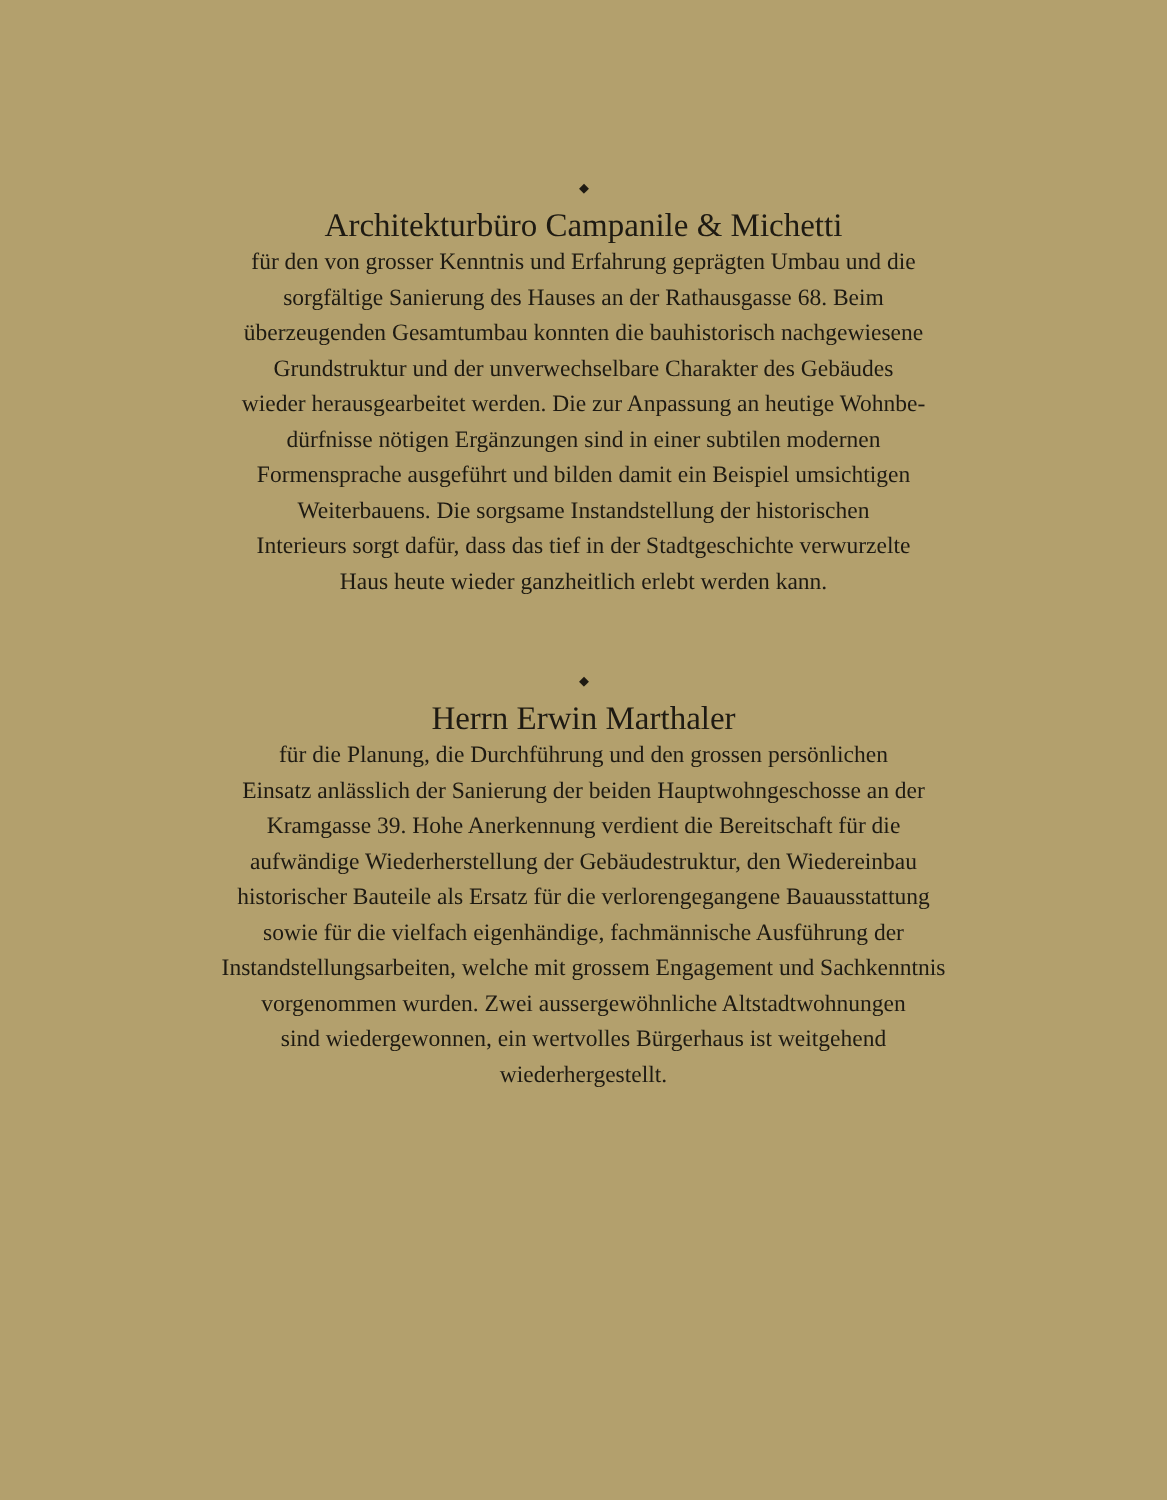◆
Architekturbüro Campanile & Michetti
für den von grosser Kenntnis und Erfahrung geprägten Umbau und die
sorgfältige Sanierung des Hauses an der Rathausgasse 68. Beim
überzeugenden Gesamtumbau konnten die bauhistorisch nachgewiesene
Grundstruktur und der unverwechselbare Charakter des Gebäudes
wieder herausgearbeitet werden. Die zur Anpassung an heutige Wohnbe-
dürfnisse nötigen Ergänzungen sind in einer subtilen modernen
Formensprache ausgeführt und bilden damit ein Beispiel umsichtigen
Weiterbauens. Die sorgsame Instandstellung der historischen
Interieurs sorgt dafür, dass das tief in der Stadtgeschichte verwurzelte
Haus heute wieder ganzheitlich erlebt werden kann.
◆
Herrn Erwin Marthaler
für die Planung, die Durchführung und den grossen persönlichen
Einsatz anlässlich der Sanierung der beiden Hauptwohngeschosse an der
Kramgasse 39. Hohe Anerkennung verdient die Bereitschaft für die
aufwändige Wiederherstellung der Gebäudestruktur, den Wiedereinbau
historischer Bauteile als Ersatz für die verlorengegangene Bauausstattung
sowie für die vielfach eigenhändige, fachmännische Ausführung der
Instandstellungsarbeiten, welche mit grossem Engagement und Sachkenntnis
vorgenommen wurden. Zwei aussergewöhnliche Altstadtwohnungen
sind wiedergewonnen, ein wertvolles Bürgerhaus ist weitgehend
wiederhergestellt.